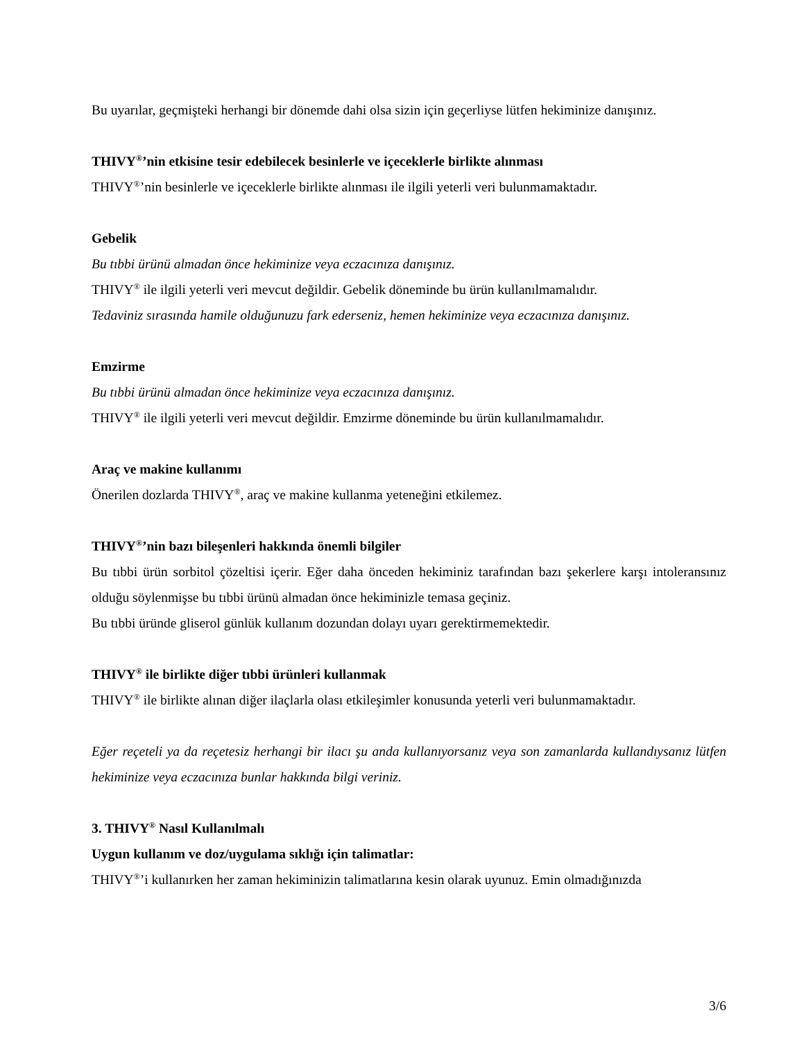Bu uyarılar, geçmişteki herhangi bir dönemde dahi olsa sizin için geçerliyse lütfen hekiminize danışınız.
THIVY<sup>®</sup>’nin etkisine tesir edebilecek besinlerle ve içeceklerle birlikte alınması
THIVY<sup>®</sup>’nin besinlerle ve içeceklerle birlikte alınması ile ilgili yeterli veri bulunmamaktadır.
Gebelik
Bu tıbbi ürünü almadan önce hekiminize veya eczacınıza danışınız.
THIVY<sup>®</sup> ile ilgili yeterli veri mevcut değildir. Gebelik döneminde bu ürün kullanılmamalıdır.
Tedaviniz sırasında hamile olduğunuzu fark ederseniz, hemen hekiminize veya eczacınıza danışınız.
Emzirme
Bu tıbbi ürünü almadan önce hekiminize veya eczacınıza danışınız.
THIVY<sup>®</sup> ile ilgili yeterli veri mevcut değildir. Emzirme döneminde bu ürün kullanılmamalıdır.
Araç ve makine kullanımı
Önerilen dozlarda THIVY<sup>®</sup>, araç ve makine kullanma yeteneğini etkilemez.
THIVY<sup>®</sup>’nin bazı bileşenleri hakkında önemli bilgiler
Bu tıbbi ürün sorbitol çözeltisi içerir. Eğer daha önceden hekiminiz tarafından bazı şekerlere karşı intoleransınız olduğu söylenmişse bu tıbbi ürünü almadan önce hekiminizle temasa geçiniz.
Bu tıbbi üründe gliserol günlük kullanım dozundan dolayı uyarı gerektirmemektedir.
THIVY<sup>®</sup> ile birlikte diğer tıbbi ürünleri kullanmak
THIVY<sup>®</sup> ile birlikte alınan diğer ilaçlarla olası etkileşimler konusunda yeterli veri bulunmamaktadır.
Eğer reçeteli ya da reçetesiz herhangi bir ilacı şu anda kullanıyorsanız veya son zamanlarda kullandıysanız lütfen hekiminize veya eczacınıza bunlar hakkında bilgi veriniz.
3. THIVY<sup>®</sup> Nasıl Kullanılmalı
Uygun kullanım ve doz/uygulama sıklığı için talimatlar:
THIVY<sup>®</sup>’i kullanırken her zaman hekiminizin talimatlarına kesin olarak uyunuz. Emin olmadığınızda
3/6